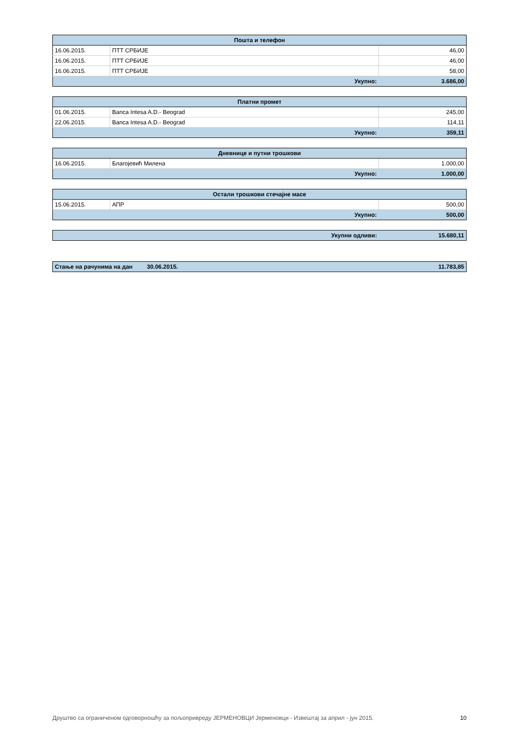| Пошта и телефон | | |
| --- | --- | --- |
| 16.06.2015. | ПТТ СРБИЈЕ | 46,00 |
| 16.06.2015. | ПТТ СРБИЈЕ | 46,00 |
| 16.06.2015. | ПТТ СРБИЈЕ | 58,00 |
| Укупно: | | 3.686,00 |
| Платни промет | | |
| --- | --- | --- |
| 01.06.2015. | Banca Intesa A.D.- Beograd | 245,00 |
| 22.06.2015. | Banca Intesa A.D.- Beograd | 114,11 |
| Укупно: | | 359,11 |
| Дневнице и путни трошкови | | |
| --- | --- | --- |
| 16.06.2015. | Благојевић Милена | 1.000,00 |
| Укупно: | | 1.000,00 |
| Остали трошкови стечајне масе | | |
| --- | --- | --- |
| 15.06.2015. | АПР | 500,00 |
| Укупно: | | 500,00 |
| Укупни одливи: | 15.680,11 |
| Стање на рачунима на дан | 30.06.2015. | 11.783,85 |
Друштво са ограниченом одговорношћу за пољопривреду ЈЕРМЕНОВЦИ Јерменовци - Извештај за април - јун 2015. 10